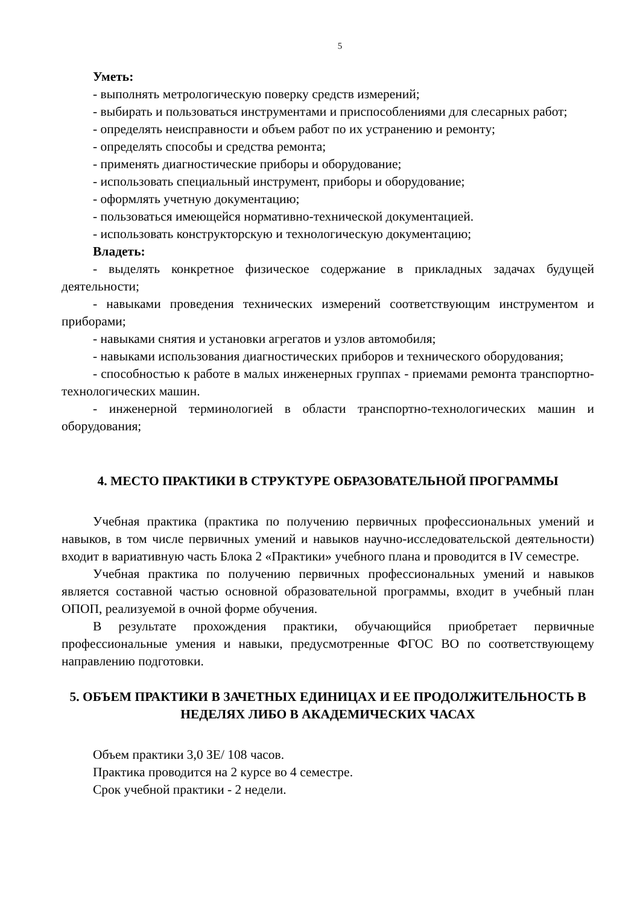5
Уметь:
- выполнять метрологическую поверку средств измерений;
- выбирать и пользоваться инструментами и приспособлениями для слесарных работ;
- определять неисправности и объем работ по их устранению и ремонту;
- определять способы и средства ремонта;
- применять диагностические приборы и оборудование;
- использовать специальный инструмент, приборы и оборудование;
- оформлять учетную документацию;
- пользоваться имеющейся нормативно-технической документацией.
- использовать конструкторскую и технологическую документацию;
Владеть:
- выделять конкретное физическое содержание в прикладных задачах будущей деятельности;
- навыками проведения технических измерений соответствующим инструментом и приборами;
- навыками снятия и установки агрегатов и узлов автомобиля;
- навыками использования диагностических приборов и технического оборудования;
- способностью к работе в малых инженерных группах - приемами ремонта транспортно-технологических машин.
- инженерной терминологией в области транспортно-технологических машин и оборудования;
4. МЕСТО ПРАКТИКИ В СТРУКТУРЕ ОБРАЗОВАТЕЛЬНОЙ ПРОГРАММЫ
Учебная практика (практика по получению первичных профессиональных умений и навыков, в том числе первичных умений и навыков научно-исследовательской деятельности) входит в вариативную часть Блока 2 «Практики» учебного плана и проводится в IV семестре.
Учебная практика по получению первичных профессиональных умений и навыков является составной частью основной образовательной программы, входит в учебный план ОПОП, реализуемой в очной форме обучения.
В результате прохождения практики, обучающийся приобретает первичные профессиональные умения и навыки, предусмотренные ФГОС ВО по соответствующему направлению подготовки.
5. ОБЪЕМ ПРАКТИКИ В ЗАЧЕТНЫХ ЕДИНИЦАХ И ЕЕ ПРОДОЛЖИТЕЛЬНОСТЬ В НЕДЕЛЯХ ЛИБО В АКАДЕМИЧЕСКИХ ЧАСАХ
Объем практики 3,0 ЗЕ/ 108 часов.
Практика проводится на 2 курсе во 4 семестре.
Срок учебной практики - 2 недели.